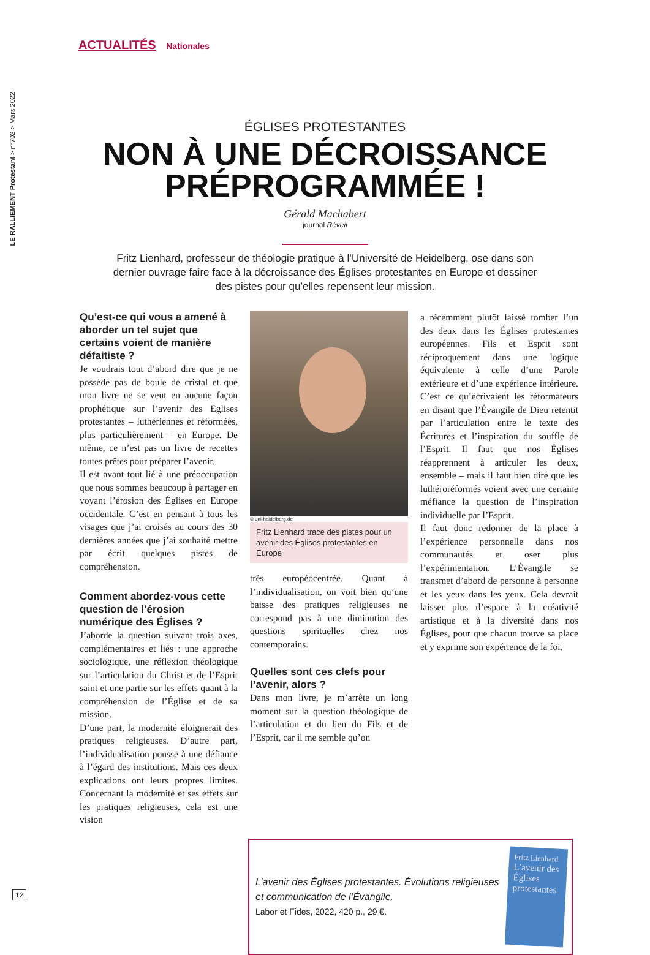LE RALLIEMENT Protestant > n°702 > Mars 2022
ACTUALITÉS Nationales
ÉGLISES PROTESTANTES
NON À UNE DÉCROISSANCE
PRÉPROGRAMMÉE !
Gérald Machabert
journal Réveil
Fritz Lienhard, professeur de théologie pratique à l’Université de Heidelberg, ose dans son dernier ouvrage faire face à la décroissance des Églises protestantes en Europe et dessiner des pistes pour qu’elles repensent leur mission.
Qu’est-ce qui vous a amené à aborder un tel sujet que certains voient de manière défaitiste ?
Je voudrais tout d’abord dire que je ne possède pas de boule de cristal et que mon livre ne se veut en aucune façon prophétique sur l’avenir des Églises protestantes – luthériennes et réformées, plus particulièrement – en Europe. De même, ce n’est pas un livre de recettes toutes prêtes pour préparer l’avenir.
Il est avant tout lié à une préoccupation que nous sommes beaucoup à partager en voyant l’érosion des Églises en Europe occidentale. C’est en pensant à tous les visages que j’ai croisés au cours des 30 dernières années que j’ai souhaité mettre par écrit quelques pistes de compréhension.
Comment abordez-vous cette question de l’érosion numérique des Églises ?
J’aborde la question suivant trois axes, complémentaires et liés : une approche sociologique, une réflexion théologique sur l’articulation du Christ et de l’Esprit saint et une partie sur les effets quant à la compréhension de l’Église et de sa mission.
D’une part, la modernité éloignerait des pratiques religieuses. D’autre part, l’individualisation pousse à une défiance à l’égard des institutions. Mais ces deux explications ont leurs propres limites. Concernant la modernité et ses effets sur les pratiques religieuses, cela est une vision
© uni-heidelberg.de
Fritz Lienhard trace des pistes pour un avenir des Églises protestantes en Europe
très européocentrée. Quant à l’individualisation, on voit bien qu’une baisse des pratiques religieuses ne correspond pas à une diminution des questions spirituelles chez nos contemporains.
Quelles sont ces clefs pour l’avenir, alors ?
Dans mon livre, je m’arrête un long moment sur la question théologique de l’articulation et du lien du Fils et de l’Esprit, car il me semble qu’on
a récemment plutôt laissé tomber l’un des deux dans les Églises protestantes européennes. Fils et Esprit sont réciproquement dans une logique équivalente à celle d’une Parole extérieure et d’une expérience intérieure. C’est ce qu’écrivaient les réformateurs en disant que l’Évangile de Dieu retentit par l’articulation entre le texte des Écritures et l’inspiration du souffle de l’Esprit. Il faut que nos Églises réapprennent à articuler les deux, ensemble – mais il faut bien dire que les luthéroréformés voient avec une certaine méfiance la question de l’inspiration individuelle par l’Esprit.
Il faut donc redonner de la place à l’expérience personnelle dans nos communautés et oser plus l’expérimentation. L’Évangile se transmet d’abord de personne à personne et les yeux dans les yeux. Cela devrait laisser plus d’espace à la créativité artistique et à la diversité dans nos Églises, pour que chacun trouve sa place et y exprime son expérience de la foi.
L’avenir des Églises protestantes. Évolutions religieuses et communication de l’Évangile,
Labor et Fides, 2022, 420 p., 29 €.
Fritz Lienhard
L’avenir des Églises protestantes
12